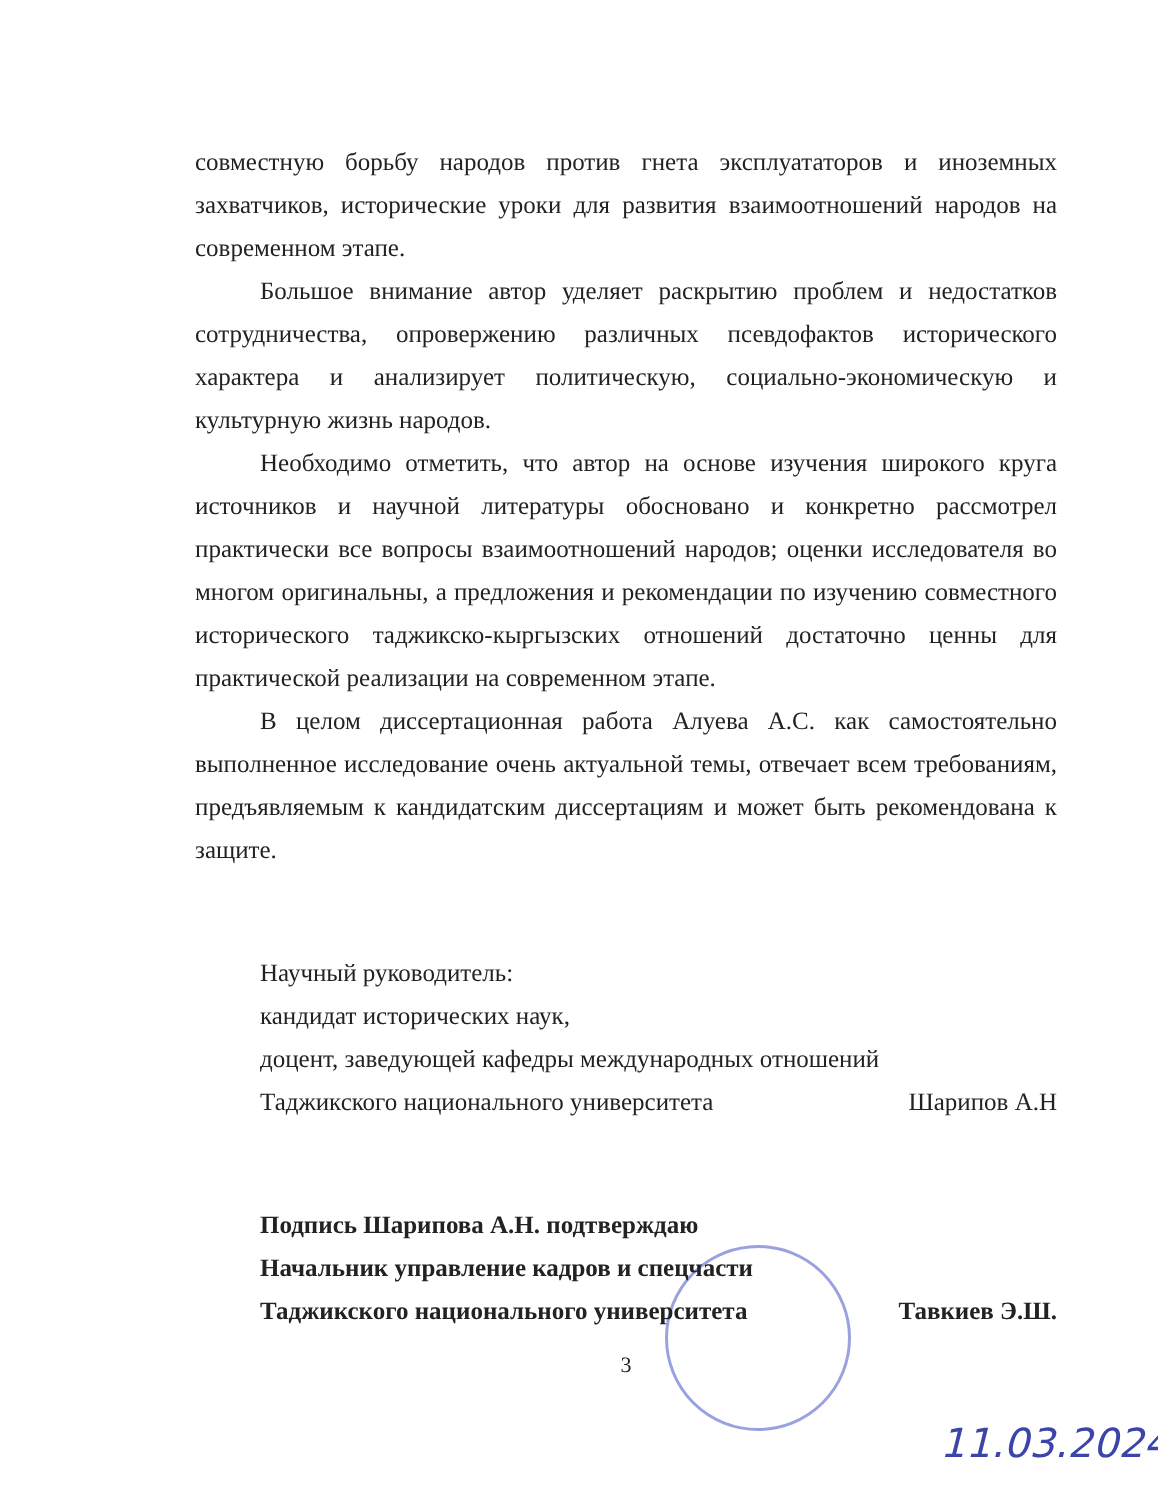совместную борьбу народов против гнета эксплуататоров и иноземных захватчиков, исторические уроки для развития взаимоотношений народов на современном этапе.
Большое внимание автор уделяет раскрытию проблем и недостатков сотрудничества, опровержению различных псевдофактов исторического характера и анализирует политическую, социально-экономическую и культурную жизнь народов.
Необходимо отметить, что автор на основе изучения широкого круга источников и научной литературы обосновано и конкретно рассмотрел практически все вопросы взаимоотношений народов; оценки исследователя во многом оригинальны, а предложения и рекомендации по изучению совместного исторического таджикско-кыргызских отношений достаточно ценны для практической реализации на современном этапе.
В целом диссертационная работа Алуева А.С. как самостоятельно выполненное исследование очень актуальной темы, отвечает всем требованиям, предъявляемым к кандидатским диссертациям и может быть рекомендована к защите.
Научный руководитель:
кандидат исторических наук,
доцент, заведующей кафедры международных отношений
Таджикского национального университета Шарипов А.Н
Подпись Шарипова А.Н. подтверждаю
Начальник управление кадров и спецчасти
Таджикского национального университета Тавкиев Э.Ш.
3
11.03.2024